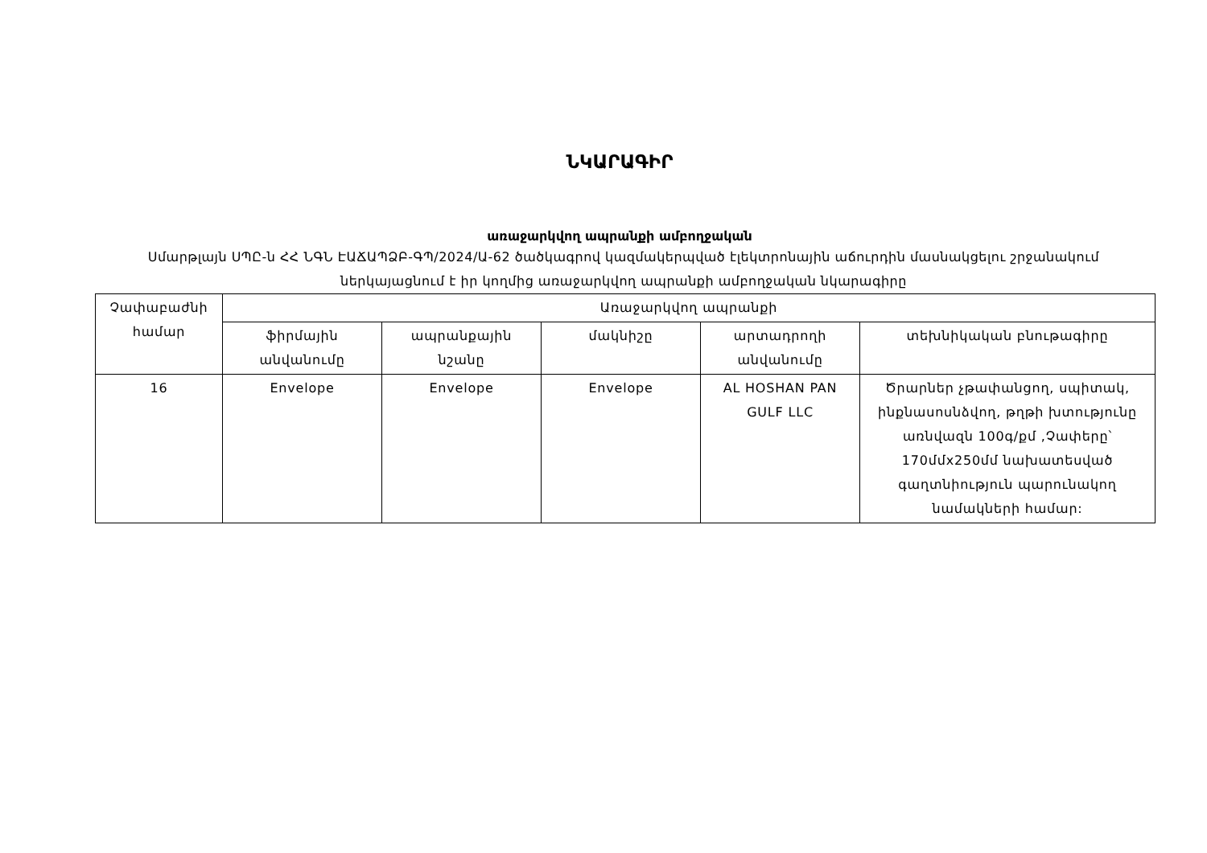ՆԿԱՐԱԳԻՐ
առաջարկվող ապրանքի ամբողջական
Սմարթլայն ՍՊԸ-ն ՀՀ ՆԳՆ ԷԱՃԱՊՁԲ-ԳՊ/2024/Ա-62 ծածկագրով կազմակերպված էլեկտրոնային աճուրդին մասնակցելու շրջանակում ներկայացնում է իր կողմից առաջարկվող ապրանքի ամբողջական նկարագիրը
| Չափաբաժնի համար | Առաջարկվող ապրանքի | | | | |
| --- | --- | --- | --- | --- | --- |
| | ֆիրմային անվանումը | ապրանքային նշանը | մակնիշը | արտադրողի անվանումը | տեխնիկական բնութագիրը |
| 16 | Envelope | Envelope | Envelope | AL HOSHAN PAN GULF LLC | Ծրարներ չթափանցող, սպիտակ, ինքնասոսնձվող, թղթի խտությունը առնվազն 100գ/քմ ,Չափերը՝ 170մմx250մմ նախատեսված գաղտնիություն պարունակող նամակների համար: |